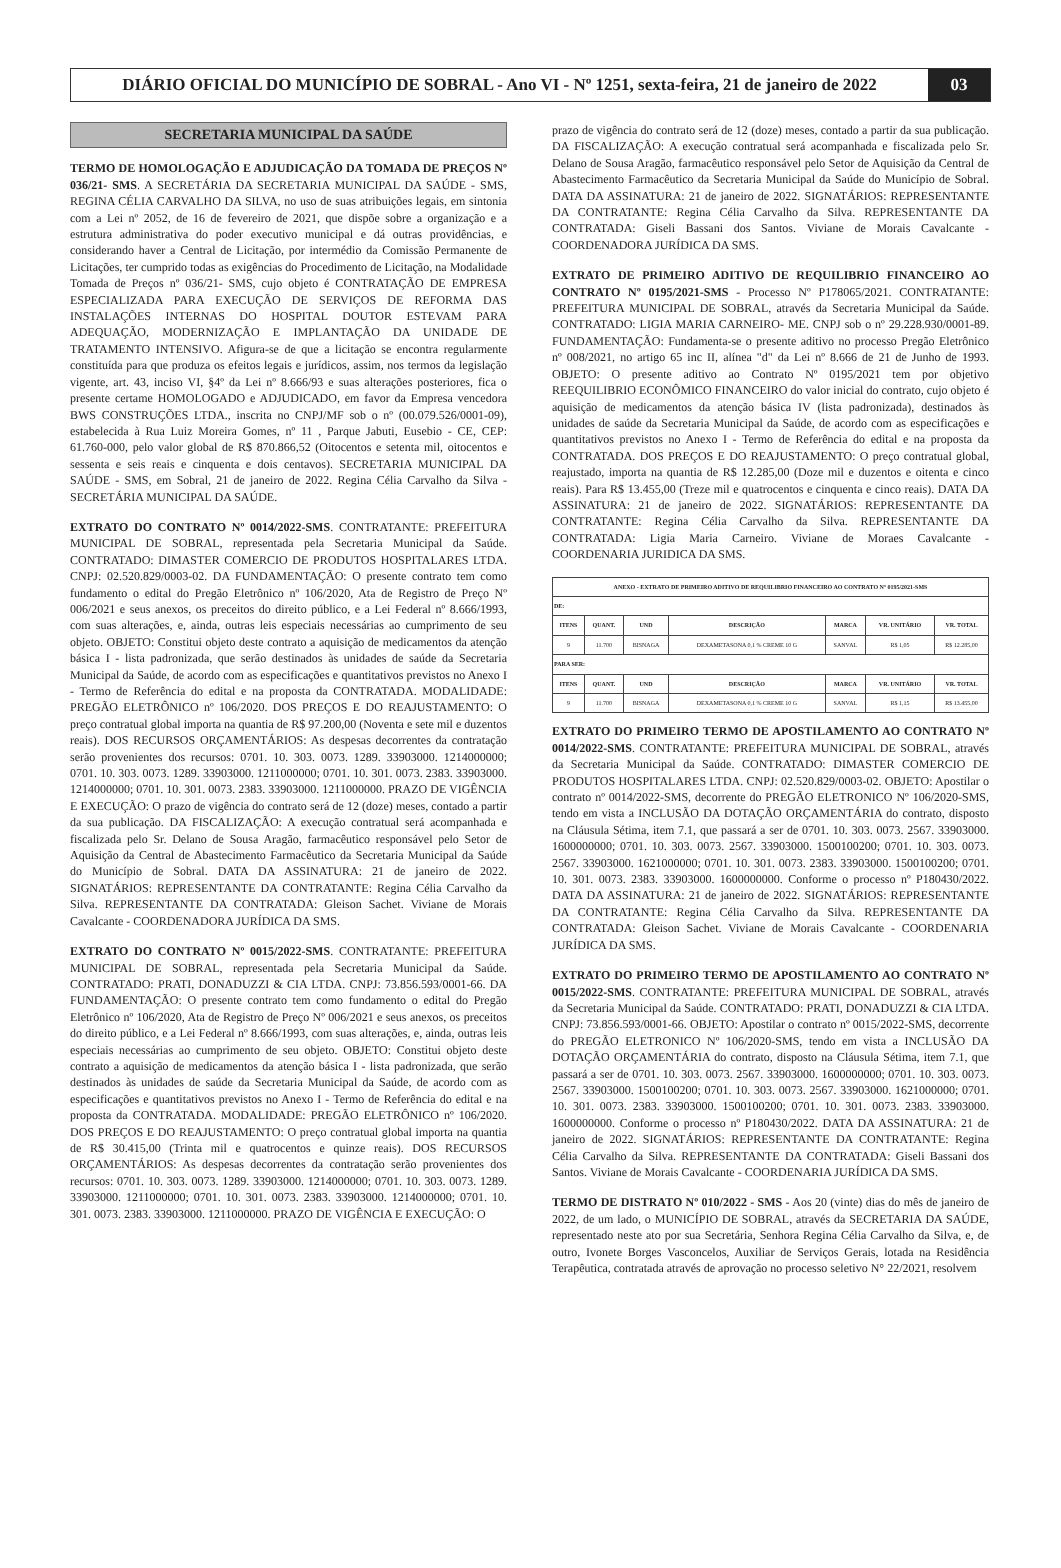DIÁRIO OFICIAL DO MUNICÍPIO DE SOBRAL - Ano VI - Nº 1251, sexta-feira, 21 de janeiro de 2022
03
SECRETARIA MUNICIPAL DA SAÚDE
TERMO DE HOMOLOGAÇÃO E ADJUDICAÇÃO DA TOMADA DE PREÇOS Nº 036/21- SMS. A SECRETÁRIA DA SECRETARIA MUNICIPAL DA SAÚDE - SMS, REGINA CÉLIA CARVALHO DA SILVA, no uso de suas atribuições legais, em sintonia com a Lei nº 2052, de 16 de fevereiro de 2021, que dispõe sobre a organização e a estrutura administrativa do poder executivo municipal e dá outras providências, e considerando haver a Central de Licitação, por intermédio da Comissão Permanente de Licitações, ter cumprido todas as exigências do Procedimento de Licitação, na Modalidade Tomada de Preços nº 036/21- SMS, cujo objeto é CONTRATAÇÃO DE EMPRESA ESPECIALIZADA PARA EXECUÇÃO DE SERVIÇOS DE REFORMA DAS INSTALAÇÕES INTERNAS DO HOSPITAL DOUTOR ESTEVAM PARA ADEQUAÇÃO, MODERNIZAÇÃO E IMPLANTAÇÃO DA UNIDADE DE TRATAMENTO INTENSIVO. Afigura-se de que a licitação se encontra regularmente constituída para que produza os efeitos legais e jurídicos, assim, nos termos da legislação vigente, art. 43, inciso VI, §4º da Lei nº 8.666/93 e suas alterações posteriores, fica o presente certame HOMOLOGADO e ADJUDICADO, em favor da Empresa vencedora BWS CONSTRUÇÕES LTDA., inscrita no CNPJ/MF sob o nº (00.079.526/0001-09), estabelecida à Rua Luiz Moreira Gomes, nº 11 , Parque Jabuti, Eusebio - CE, CEP: 61.760-000, pelo valor global de R$ 870.866,52 (Oitocentos e setenta mil, oitocentos e sessenta e seis reais e cinquenta e dois centavos). SECRETARIA MUNICIPAL DA SAÚDE - SMS, em Sobral, 21 de janeiro de 2022. Regina Célia Carvalho da Silva - SECRETÁRIA MUNICIPAL DA SAÚDE.
EXTRATO DO CONTRATO Nº 0014/2022-SMS. CONTRATANTE: PREFEITURA MUNICIPAL DE SOBRAL, representada pela Secretaria Municipal da Saúde. CONTRATADO: DIMASTER COMERCIO DE PRODUTOS HOSPITALARES LTDA. CNPJ: 02.520.829/0003-02. DA FUNDAMENTAÇÃO: O presente contrato tem como fundamento o edital do Pregão Eletrônico nº 106/2020, Ata de Registro de Preço Nº 006/2021 e seus anexos, os preceitos do direito público, e a Lei Federal nº 8.666/1993, com suas alterações, e, ainda, outras leis especiais necessárias ao cumprimento de seu objeto. OBJETO: Constitui objeto deste contrato a aquisição de medicamentos da atenção básica I - lista padronizada, que serão destinados às unidades de saúde da Secretaria Municipal da Saúde, de acordo com as especificações e quantitativos previstos no Anexo I - Termo de Referência do edital e na proposta da CONTRATADA. MODALIDADE: PREGÃO ELETRÔNICO nº 106/2020. DOS PREÇOS E DO REAJUSTAMENTO: O preço contratual global importa na quantia de R$ 97.200,00 (Noventa e sete mil e duzentos reais). DOS RECURSOS ORÇAMENTÁRIOS: As despesas decorrentes da contratação serão provenientes dos recursos: 0701. 10. 303. 0073. 1289. 33903000. 1214000000; 0701. 10. 303. 0073. 1289. 33903000. 1211000000; 0701. 10. 301. 0073. 2383. 33903000. 1214000000; 0701. 10. 301. 0073. 2383. 33903000. 1211000000. PRAZO DE VIGÊNCIA E EXECUÇÃO: O prazo de vigência do contrato será de 12 (doze) meses, contado a partir da sua publicação. DA FISCALIZAÇÃO: A execução contratual será acompanhada e fiscalizada pelo Sr. Delano de Sousa Aragão, farmacêutico responsável pelo Setor de Aquisição da Central de Abastecimento Farmacêutico da Secretaria Municipal da Saúde do Município de Sobral. DATA DA ASSINATURA: 21 de janeiro de 2022. SIGNATÁRIOS: REPRESENTANTE DA CONTRATANTE: Regina Célia Carvalho da Silva. REPRESENTANTE DA CONTRATADA: Gleison Sachet. Viviane de Morais Cavalcante - COORDENADORA JURÍDICA DA SMS.
EXTRATO DO CONTRATO Nº 0015/2022-SMS. CONTRATANTE: PREFEITURA MUNICIPAL DE SOBRAL, representada pela Secretaria Municipal da Saúde. CONTRATADO: PRATI, DONADUZZI & CIA LTDA. CNPJ: 73.856.593/0001-66. DA FUNDAMENTAÇÃO: O presente contrato tem como fundamento o edital do Pregão Eletrônico nº 106/2020, Ata de Registro de Preço Nº 006/2021 e seus anexos, os preceitos do direito público, e a Lei Federal nº 8.666/1993, com suas alterações, e, ainda, outras leis especiais necessárias ao cumprimento de seu objeto. OBJETO: Constitui objeto deste contrato a aquisição de medicamentos da atenção básica I - lista padronizada, que serão destinados às unidades de saúde da Secretaria Municipal da Saúde, de acordo com as especificações e quantitativos previstos no Anexo I - Termo de Referência do edital e na proposta da CONTRATADA. MODALIDADE: PREGÃO ELETRÔNICO nº 106/2020. DOS PREÇOS E DO REAJUSTAMENTO: O preço contratual global importa na quantia de R$ 30.415,00 (Trinta mil e quatrocentos e quinze reais). DOS RECURSOS ORÇAMENTÁRIOS: As despesas decorrentes da contratação serão provenientes dos recursos: 0701. 10. 303. 0073. 1289. 33903000. 1214000000; 0701. 10. 303. 0073. 1289. 33903000. 1211000000; 0701. 10. 301. 0073. 2383. 33903000. 1214000000; 0701. 10. 301. 0073. 2383. 33903000. 1211000000. PRAZO DE VIGÊNCIA E EXECUÇÃO: O
prazo de vigência do contrato será de 12 (doze) meses, contado a partir da sua publicação. DA FISCALIZAÇÃO: A execução contratual será acompanhada e fiscalizada pelo Sr. Delano de Sousa Aragão, farmacêutico responsável pelo Setor de Aquisição da Central de Abastecimento Farmacêutico da Secretaria Municipal da Saúde do Município de Sobral. DATA DA ASSINATURA: 21 de janeiro de 2022. SIGNATÁRIOS: REPRESENTANTE DA CONTRATANTE: Regina Célia Carvalho da Silva. REPRESENTANTE DA CONTRATADA: Giseli Bassani dos Santos. Viviane de Morais Cavalcante - COORDENADORA JURÍDICA DA SMS.
EXTRATO DE PRIMEIRO ADITIVO DE REQUILIBRIO FINANCEIRO AO CONTRATO Nº 0195/2021-SMS - Processo Nº P178065/2021. CONTRATANTE: PREFEITURA MUNICIPAL DE SOBRAL, através da Secretaria Municipal da Saúde. CONTRATADO: LIGIA MARIA CARNEIRO- ME. CNPJ sob o nº 29.228.930/0001-89. FUNDAMENTAÇÃO: Fundamenta-se o presente aditivo no processo Pregão Eletrônico nº 008/2021, no artigo 65 inc II, alínea "d" da Lei nº 8.666 de 21 de Junho de 1993. OBJETO: O presente aditivo ao Contrato Nº 0195/2021 tem por objetivo REEQUILIBRIO ECONÔMICO FINANCEIRO do valor inicial do contrato, cujo objeto é aquisição de medicamentos da atenção básica IV (lista padronizada), destinados às unidades de saúde da Secretaria Municipal da Saúde, de acordo com as especificações e quantitativos previstos no Anexo I - Termo de Referência do edital e na proposta da CONTRATADA. DOS PREÇOS E DO REAJUSTAMENTO: O preço contratual global, reajustado, importa na quantia de R$ 12.285,00 (Doze mil e duzentos e oitenta e cinco reais). Para R$ 13.455,00 (Treze mil e quatrocentos e cinquenta e cinco reais). DATA DA ASSINATURA: 21 de janeiro de 2022. SIGNATÁRIOS: REPRESENTANTE DA CONTRATANTE: Regina Célia Carvalho da Silva. REPRESENTANTE DA CONTRATADA: Ligia Maria Carneiro. Viviane de Moraes Cavalcante - COORDENARIA JURIDICA DA SMS.
| ANEXO - EXTRATO DE PRIMEIRO ADITIVO DE REQUILIBRIO FINANCEIRO AO CONTRATO Nº 0195/2021-SMS | | | | | | |
| --- | --- | --- | --- | --- | --- | --- |
| DE: | | | | | | |
| ITENS | QUANT. | UND | DESCRIÇÃO | MARCA | VR. UNITÁRIO | VR. TOTAL |
| 9 | 11.700 | BISNAGA | DEXAMETASONA 0,1 % CREME 10 G | SANVAL | R$ 1,05 | R$ 12.285,00 |
| PARA SER: | | | | | | |
| ITENS | QUANT. | UND | DESCRIÇÃO | MARCA | VR. UNITÁRIO | VR. TOTAL |
| 9 | 11.700 | BISNAGA | DEXAMETASONA 0,1 % CREME 10 G | SANVAL | R$ 1,15 | R$ 13.455,00 |
EXTRATO DO PRIMEIRO TERMO DE APOSTILAMENTO AO CONTRATO Nº 0014/2022-SMS. CONTRATANTE: PREFEITURA MUNICIPAL DE SOBRAL, através da Secretaria Municipal da Saúde. CONTRATADO: DIMASTER COMERCIO DE PRODUTOS HOSPITALARES LTDA. CNPJ: 02.520.829/0003-02. OBJETO: Apostilar o contrato nº 0014/2022-SMS, decorrente do PREGÃO ELETRONICO Nº 106/2020-SMS, tendo em vista a INCLUSÃO DA DOTAÇÃO ORÇAMENTÁRIA do contrato, disposto na Cláusula Sétima, item 7.1, que passará a ser de 0701. 10. 303. 0073. 2567. 33903000. 1600000000; 0701. 10. 303. 0073. 2567. 33903000. 1500100200; 0701. 10. 303. 0073. 2567. 33903000. 1621000000; 0701. 10. 301. 0073. 2383. 33903000. 1500100200; 0701. 10. 301. 0073. 2383. 33903000. 1600000000. Conforme o processo nº P180430/2022. DATA DA ASSINATURA: 21 de janeiro de 2022. SIGNATÁRIOS: REPRESENTANTE DA CONTRATANTE: Regina Célia Carvalho da Silva. REPRESENTANTE DA CONTRATADA: Gleison Sachet. Viviane de Morais Cavalcante - COORDENARIA JURÍDICA DA SMS.
EXTRATO DO PRIMEIRO TERMO DE APOSTILAMENTO AO CONTRATO Nº 0015/2022-SMS. CONTRATANTE: PREFEITURA MUNICIPAL DE SOBRAL, através da Secretaria Municipal da Saúde. CONTRATADO: PRATI, DONADUZZI & CIA LTDA. CNPJ: 73.856.593/0001-66. OBJETO: Apostilar o contrato nº 0015/2022-SMS, decorrente do PREGÃO ELETRONICO Nº 106/2020-SMS, tendo em vista a INCLUSÃO DA DOTAÇÃO ORÇAMENTÁRIA do contrato, disposto na Cláusula Sétima, item 7.1, que passará a ser de 0701. 10. 303. 0073. 2567. 33903000. 1600000000; 0701. 10. 303. 0073. 2567. 33903000. 1500100200; 0701. 10. 303. 0073. 2567. 33903000. 1621000000; 0701. 10. 301. 0073. 2383. 33903000. 1500100200; 0701. 10. 301. 0073. 2383. 33903000. 1600000000. Conforme o processo nº P180430/2022. DATA DA ASSINATURA: 21 de janeiro de 2022. SIGNATÁRIOS: REPRESENTANTE DA CONTRATANTE: Regina Célia Carvalho da Silva. REPRESENTANTE DA CONTRATADA: Giseli Bassani dos Santos. Viviane de Morais Cavalcante - COORDENARIA JURÍDICA DA SMS.
TERMO DE DISTRATO Nº 010/2022 - SMS - Aos 20 (vinte) dias do mês de janeiro de 2022, de um lado, o MUNICÍPIO DE SOBRAL, através da SECRETARIA DA SAÚDE, representado neste ato por sua Secretária, Senhora Regina Célia Carvalho da Silva, e, de outro, Ivonete Borges Vasconcelos, Auxiliar de Serviços Gerais, lotada na Residência Terapêutica, contratada através de aprovação no processo seletivo N° 22/2021, resolvem